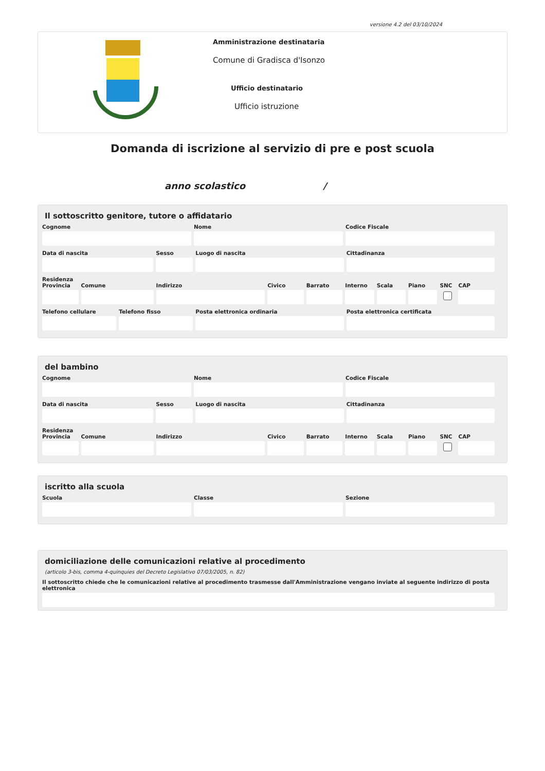versione 4.2 del 03/10/2024
Amministrazione destinataria
Comune di Gradisca d'Isonzo
Ufficio destinatario
Ufficio istruzione
Domanda di iscrizione al servizio di pre e post scuola
anno scolastico /
Il sottoscritto genitore, tutore o affidatario
Cognome Nome Codice Fiscale
Data di nascita Sesso Luogo di nascita Cittadinanza
Residenza
Provincia Comune Indirizzo Civico Barrato Interno Scala Piano SNC CAP
Telefono cellulare Telefono fisso Posta elettronica ordinaria Posta elettronica certificata
del bambino
Cognome Nome Codice Fiscale
Data di nascita Sesso Luogo di nascita Cittadinanza
Residenza
Provincia Comune Indirizzo Civico Barrato Interno Scala Piano SNC CAP
iscritto alla scuola
Scuola Classe Sezione
domiciliazione delle comunicazioni relative al procedimento
(articolo 3-bis, comma 4-quinquies del Decreto Legislativo 07/03/2005, n. 82)
Il sottoscritto chiede che le comunicazioni relative al procedimento trasmesse dall'Amministrazione vengano inviate al seguente indirizzo di posta elettronica